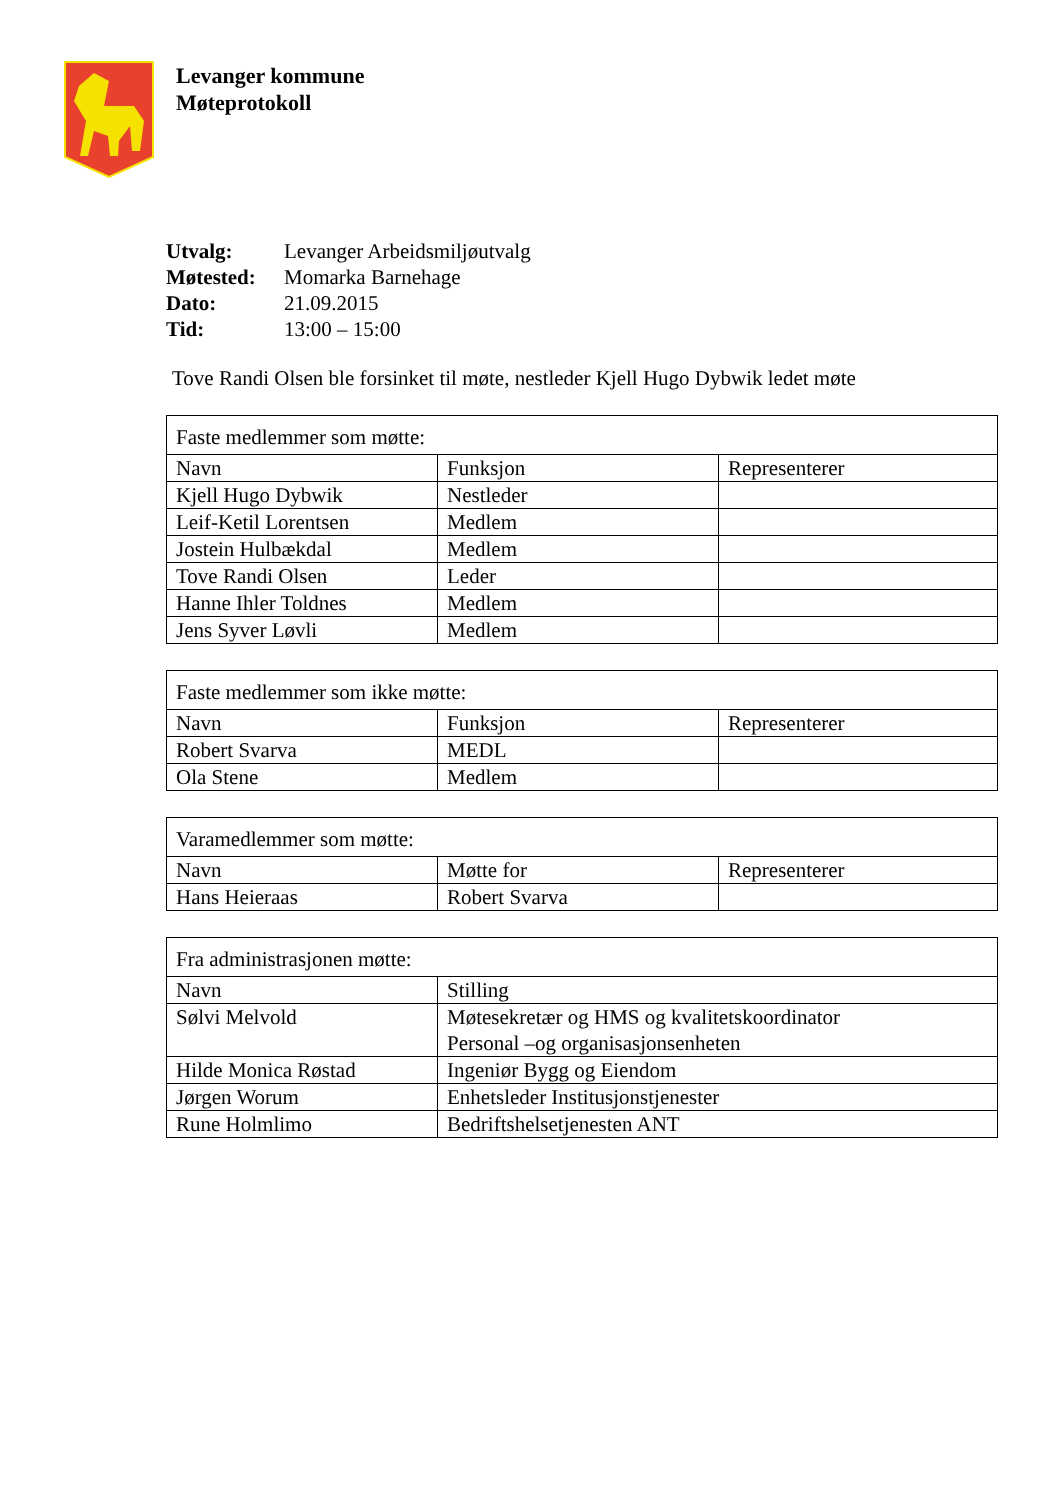Levanger kommune
Møteprotokoll
| Utvalg: | Levanger Arbeidsmiljøutvalg |
| Møtested: | Momarka Barnehage |
| Dato: | 21.09.2015 |
| Tid: | 13:00 – 15:00 |
Tove Randi Olsen ble forsinket til møte, nestleder Kjell Hugo Dybwik ledet møte
| Faste medlemmer som møtte: | | |
| Navn | Funksjon | Representerer |
| Kjell Hugo Dybwik | Nestleder | |
| Leif-Ketil Lorentsen | Medlem | |
| Jostein Hulbækdal | Medlem | |
| Tove Randi Olsen | Leder | |
| Hanne Ihler Toldnes | Medlem | |
| Jens Syver Løvli | Medlem | |
| Faste medlemmer som ikke møtte: | | |
| Navn | Funksjon | Representerer |
| Robert Svarva | MEDL | |
| Ola Stene | Medlem | |
| Varamedlemmer som møtte: | | |
| Navn | Møtte for | Representerer |
| Hans Heieraas | Robert Svarva | |
| Fra administrasjonen møtte: | |
| Navn | Stilling |
| Sølvi Melvold | Møtesekretær og HMS og kvalitetskoordinator Personal –og organisasjonsenheten |
| Hilde Monica Røstad | Ingeniør Bygg og Eiendom |
| Jørgen Worum | Enhetsleder Institusjonstjenester |
| Rune Holmlimo | Bedriftshelsetjenesten ANT |